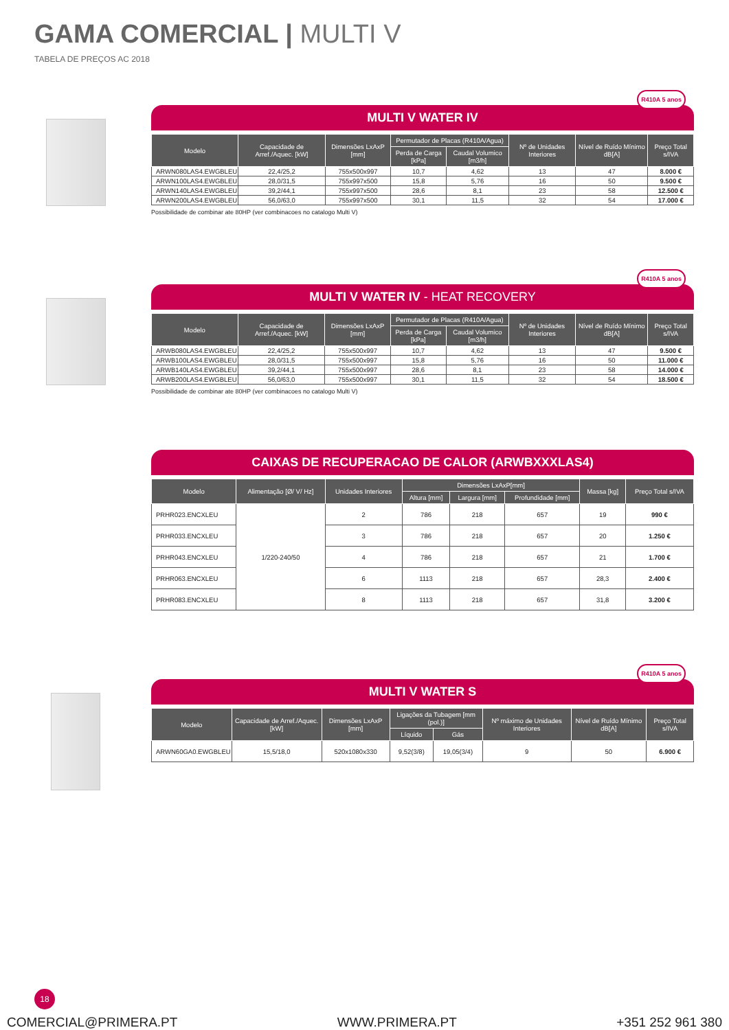GAMA COMERCIAL | MULTI V
TABELA DE PREÇOS AC 2018
MULTI V WATER IV
R410A 5 anos
| Modelo | Capacidade de Arref./Aquec. [kW] | Dimensões LxAxP [mm] | Permutador de Placas (R410A/Agua) | | Nº de Unidades Interiores | Nível de Ruído Mínimo dB[A] | Preço Total s/IVA |
| --- | --- | --- | --- | --- | --- | --- | --- |
| | | | Perda de Carga [kPa] | Caudal Volumico [m3/h] | | | |
| ARWN080LAS4.EWGBLEU | 22,4/25,2 | 755x500x997 | 10,7 | 4,62 | 13 | 47 | 8.000 € |
| ARWN100LAS4.EWGBLEU | 28,0/31,5 | 755x997x500 | 15,8 | 5,76 | 16 | 50 | 9.500 € |
| ARWN140LAS4.EWGBLEU | 39,2/44,1 | 755x997x500 | 28,6 | 8,1 | 23 | 58 | 12.500 € |
| ARWN200LAS4.EWGBLEU | 56,0/63,0 | 755x997x500 | 30,1 | 11,5 | 32 | 54 | 17.000 € |
Possibilidade de combinar ate 80HP (ver combinacoes no catalogo Multi V)
MULTI V WATER IV - HEAT RECOVERY
R410A 5 anos
| Modelo | Capacidade de Arref./Aquec. [kW] | Dimensões LxAxP [mm] | Permutador de Placas (R410A/Agua) | | Nº de Unidades Interiores | Nível de Ruído Mínimo dB[A] | Preço Total s/IVA |
| --- | --- | --- | --- | --- | --- | --- | --- |
| | | | Perda de Carga [kPa] | Caudal Volumico [m3/h] | | | |
| ARWB080LAS4.EWGBLEU | 22,4/25,2 | 755x500x997 | 10,7 | 4,62 | 13 | 47 | 9.500 € |
| ARWB100LAS4.EWGBLEU | 28,0/31,5 | 755x500x997 | 15,8 | 5,76 | 16 | 50 | 11.000 € |
| ARWB140LAS4.EWGBLEU | 39,2/44,1 | 755x500x997 | 28,6 | 8,1 | 23 | 58 | 14.000 € |
| ARWB200LAS4.EWGBLEU | 56,0/63,0 | 755x500x997 | 30,1 | 11,5 | 32 | 54 | 18.500 € |
Possibilidade de combinar ate 80HP (ver combinacoes no catalogo Multi V)
CAIXAS DE RECUPERACAO DE CALOR (ARWBXXXLAS4)
| Modelo | Alimentação [Ø/ V/ Hz] | Unidades Interiores | Dimensões LxAxP[mm] | | | Massa [kg] | Preço Total s/IVA |
| --- | --- | --- | --- | --- | --- | --- | --- |
| | | | Altura [mm] | Largura [mm] | Profundidade [mm] | | |
| PRHR023.ENCXLEU | 1/220-240/50 | 2 | 786 | 218 | 657 | 19 | 990 € |
| PRHR033.ENCXLEU | | 3 | 786 | 218 | 657 | 20 | 1.250 € |
| PRHR043.ENCXLEU | | 4 | 786 | 218 | 657 | 21 | 1.700 € |
| PRHR063.ENCXLEU | | 6 | 1113 | 218 | 657 | 28,3 | 2.400 € |
| PRHR083.ENCXLEU | | 8 | 1113 | 218 | 657 | 31,8 | 3.200 € |
MULTI V WATER S
R410A 5 anos
| Modelo | Capacidade de Arref./Aquec. [kW] | Dimensões LxAxP [mm] | Ligações da Tubagem [mm (pol.)] | | Nº máximo de Unidades Interiores | Nível de Ruído Mínimo dB[A] | Preço Total s/IVA |
| --- | --- | --- | --- | --- | --- | --- | --- |
| | | | Líquido | Gás | | | |
| ARWN60GA0.EWGBLEU | 15,5/18,0 | 520x1080x330 | 9,52(3/8) | 19,05(3/4) | 9 | 50 | 6.900 € |
18
COMERCIAL@PRIMERA.PT WWW.PRIMERA.PT +351 252 961 380